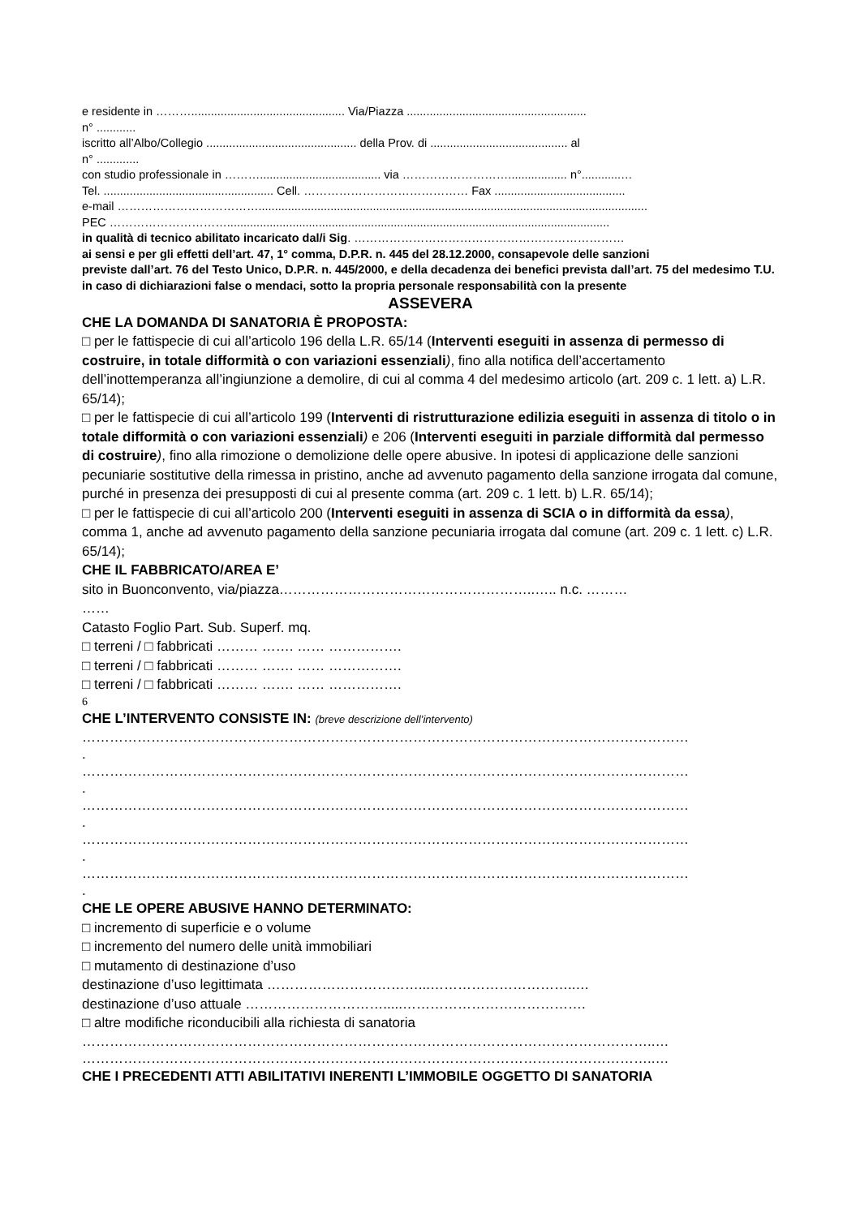e residente in ………............................................... Via/Piazza .......................................................
n° ............
iscritto all’Albo/Collegio .............................................. della Prov. di .......................................... al
n° .............
con studio professionale in ………..................................... via ……………………….................. n°............…
Tel. .................................................... Cell. …………………………………… Fax ........................................
e-mail ……………………………….......................................................................................................................
PEC ………………………….....................................................................................................................
in qualità di tecnico abilitato incaricato dal/i Sig. ……………………………………………………………
ai sensi e per gli effetti dell’art. 47, 1° comma, D.P.R. n. 445 del 28.12.2000, consapevole delle sanzioni
previste dall’art. 76 del Testo Unico, D.P.R. n. 445/2000, e della decadenza dei benefici prevista dall’art. 75 del medesimo T.U. in caso di dichiarazioni false o mendaci, sotto la propria personale responsabilità con la presente
ASSEVERA
CHE LA DOMANDA DI SANATORIA È PROPOSTA:
□ per le fattispecie di cui all’articolo 196 della L.R. 65/14 (Interventi eseguiti in assenza di permesso di costruire, in totale difformità o con variazioni essenziali), fino alla notifica dell’accertamento dell’inottemperanza all’ingiunzione a demolire, di cui al comma 4 del medesimo articolo (art. 209 c. 1 lett. a) L.R. 65/14);
□ per le fattispecie di cui all’articolo 199 (Interventi di ristrutturazione edilizia eseguiti in assenza di titolo o in totale difformità o con variazioni essenziali) e 206 (Interventi eseguiti in parziale difformità dal permesso di costruire), fino alla rimozione o demolizione delle opere abusive. In ipotesi di applicazione delle sanzioni pecuniarie sostitutive della rimessa in pristino, anche ad avvenuto pagamento della sanzione irrogata dal comune, purché in presenza dei presupposti di cui al presente comma (art. 209 c. 1 lett. b) L.R. 65/14);
□ per le fattispecie di cui all’articolo 200 (Interventi eseguiti in assenza di SCIA o in difformità da essa), comma 1, anche ad avvenuto pagamento della sanzione pecuniaria irrogata dal comune (art. 209 c. 1 lett. c) L.R. 65/14);
CHE IL FABBRICATO/AREA E’
sito in Buonconvento, via/piazza………………………………………………..….. n.c. ………
……
Catasto Foglio Part. Sub. Superf. mq.
□ terreni / □ fabbricati ……… ……. …… …………….
□ terreni / □ fabbricati ……… ……. …… …………….
□ terreni / □ fabbricati ……… ……. …… …………….
6
CHE L’INTERVENTO CONSISTE IN: (breve descrizione dell’intervento)
……………………………………………………………………………………………………………………
.
……………………………………………………………………………………………………………………
.
……………………………………………………………………………………………………………………
.
……………………………………………………………………………………………………………………
.
……………………………………………………………………………………………………………………
.
CHE LE OPERE ABUSIVE HANNO DETERMINATO:
□ incremento di superficie e o volume
□ incremento del numero delle unità immobiliari
□ mutamento di destinazione d’uso
destinazione d’uso legittimata ……………………………...…………………………..…
destinazione d’uso attuale ………………………….....………………………………….
□ altre modifiche riconducibili alla richiesta di sanatoria
……………………………………………………………………………………………………………..…
……………………………………………………………………………………………………………..…
CHE I PRECEDENTI ATTI ABILITATIVI INERENTI L’IMMOBILE OGGETTO DI SANATORIA